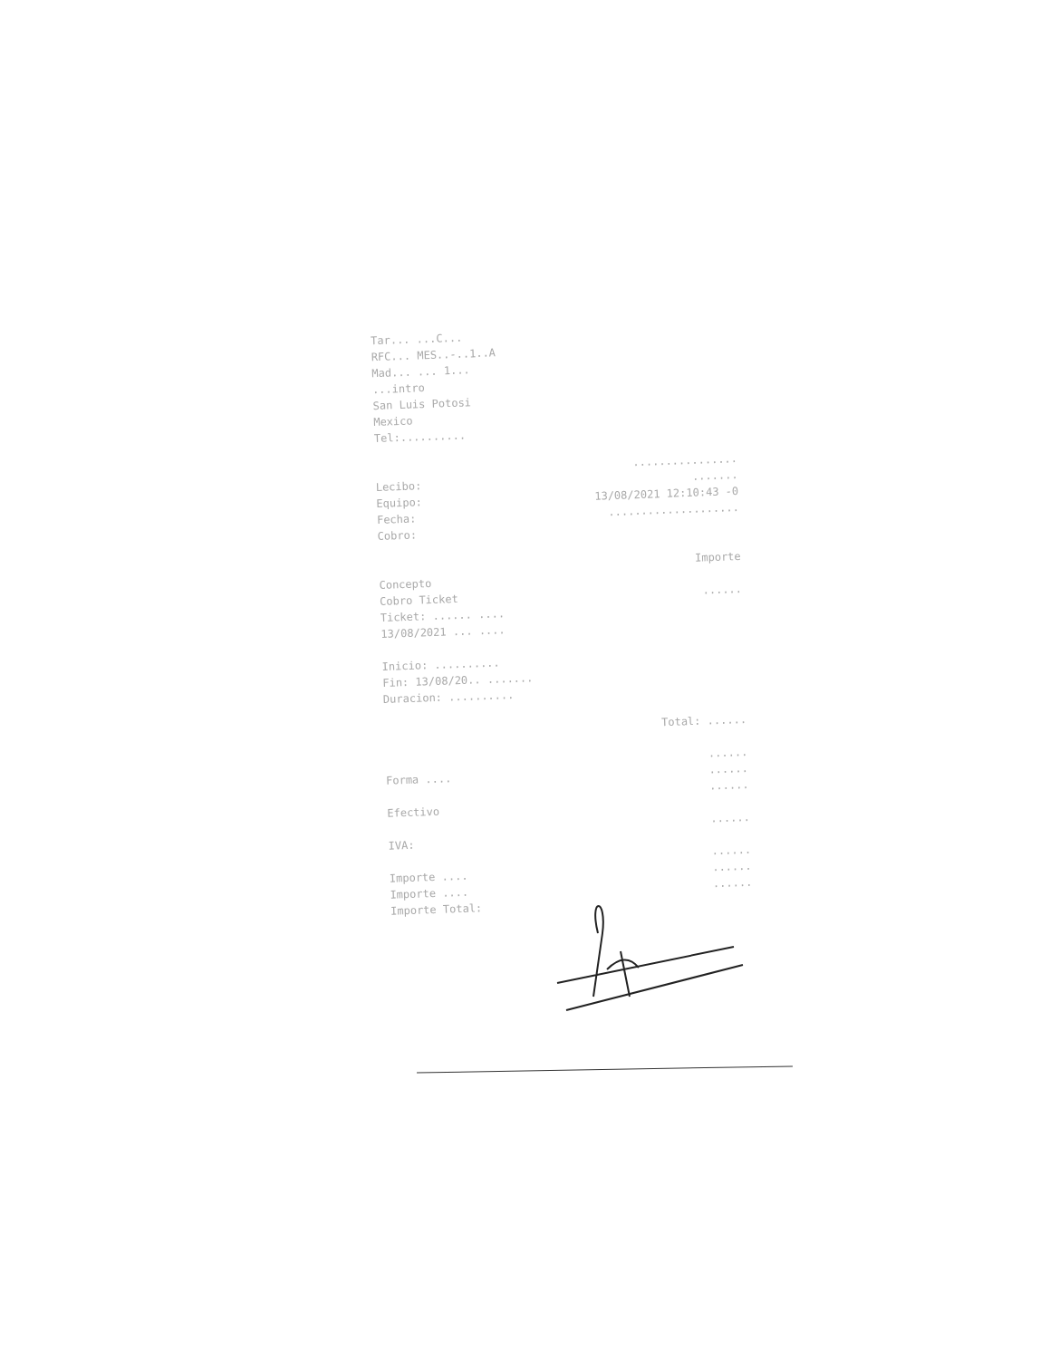Tar... ...C...
RFC... MES..-..1..A
Mad... ... 1...
...intro
San Luis Potosi
Mexico
Tel:..........
................
Lecibo:.......
Equipo: 13/08/2021 12:10:43 -0
Fecha:....................
Cobro:
Importe
Concepto
Cobro Ticket......
Ticket: ...... ....
13/08/2021 ... ....
Inicio: ..........
Fin: 13/08/20.. .......
Duracion: ..........
Total: ......
......
Forma ..........
......
Efectivo
......
IVA:
......
Importe ..........
Importe ..........
Importe Total: